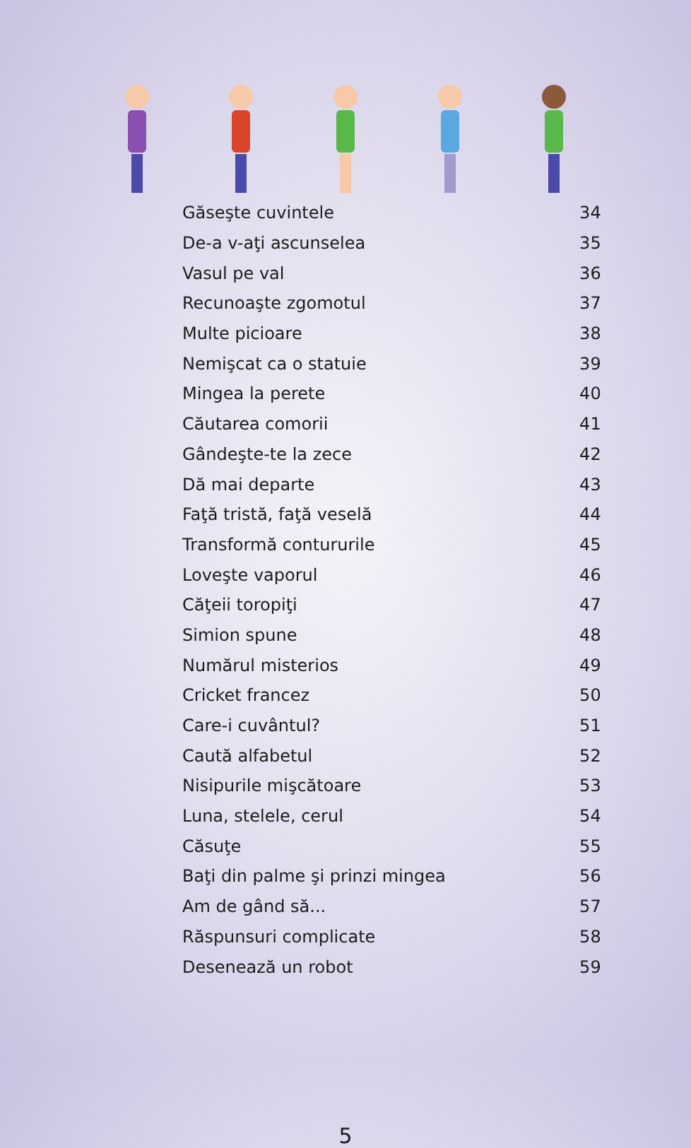| Găseşte cuvintele | 34 |
| De-a v-aţi ascunselea | 35 |
| Vasul pe val | 36 |
| Recunoaşte zgomotul | 37 |
| Multe picioare | 38 |
| Nemişcat ca o statuie | 39 |
| Mingea la perete | 40 |
| Căutarea comorii | 41 |
| Gândeşte-te la zece | 42 |
| Dă mai departe | 43 |
| Faţă tristă, faţă veselă | 44 |
| Transformă contururile | 45 |
| Loveşte vaporul | 46 |
| Căţeii toropiţi | 47 |
| Simion spune | 48 |
| Numărul misterios | 49 |
| Cricket francez | 50 |
| Care-i cuvântul? | 51 |
| Caută alfabetul | 52 |
| Nisipurile mişcătoare | 53 |
| Luna, stelele, cerul | 54 |
| Căsuţe | 55 |
| Baţi din palme şi prinzi mingea | 56 |
| Am de gând să... | 57 |
| Răspunsuri complicate | 58 |
| Desenează un robot | 59 |
5